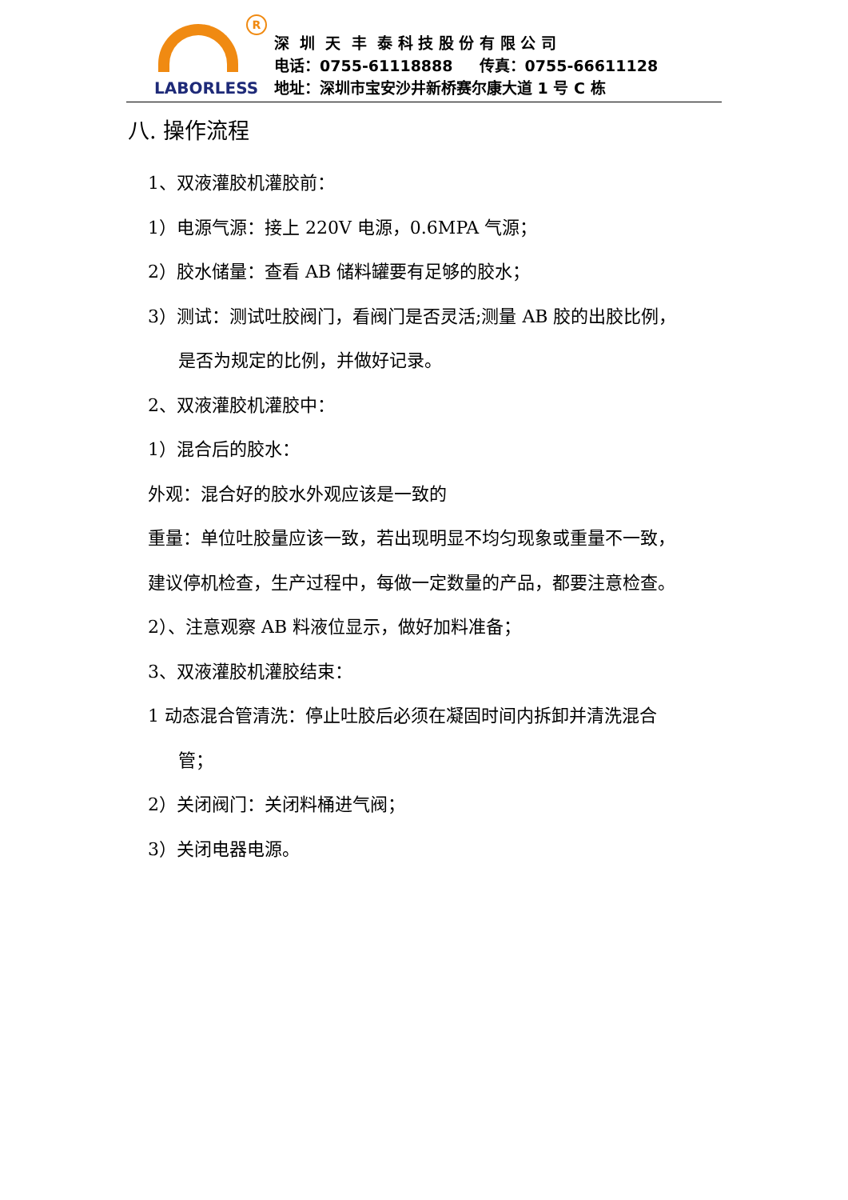R
LABORLESS
深 圳 天 丰 泰 科 技 股 份 有 限 公 司
电话：0755-61118888 传真：0755-66611128
地址：深圳市宝安沙井新桥赛尔康大道 1 号 C 栋
八. 操作流程
1、双液灌胶机灌胶前：
1）电源气源：接上 220V 电源，0.6MPA 气源；
2）胶水储量：查看 AB 储料罐要有足够的胶水；
3）测试：测试吐胶阀门，看阀门是否灵活;测量 AB 胶的出胶比例，
是否为规定的比例，并做好记录。
2、双液灌胶机灌胶中：
1）混合后的胶水：
外观：混合好的胶水外观应该是一致的
重量：单位吐胶量应该一致，若出现明显不均匀现象或重量不一致，
建议停机检查，生产过程中，每做一定数量的产品，都要注意检查。
2）、注意观察 AB 料液位显示，做好加料准备；
3、双液灌胶机灌胶结束：
1 动态混合管清洗：停止吐胶后必须在凝固时间内拆卸并清洗混合
管；
2）关闭阀门：关闭料桶进气阀；
3）关闭电器电源。